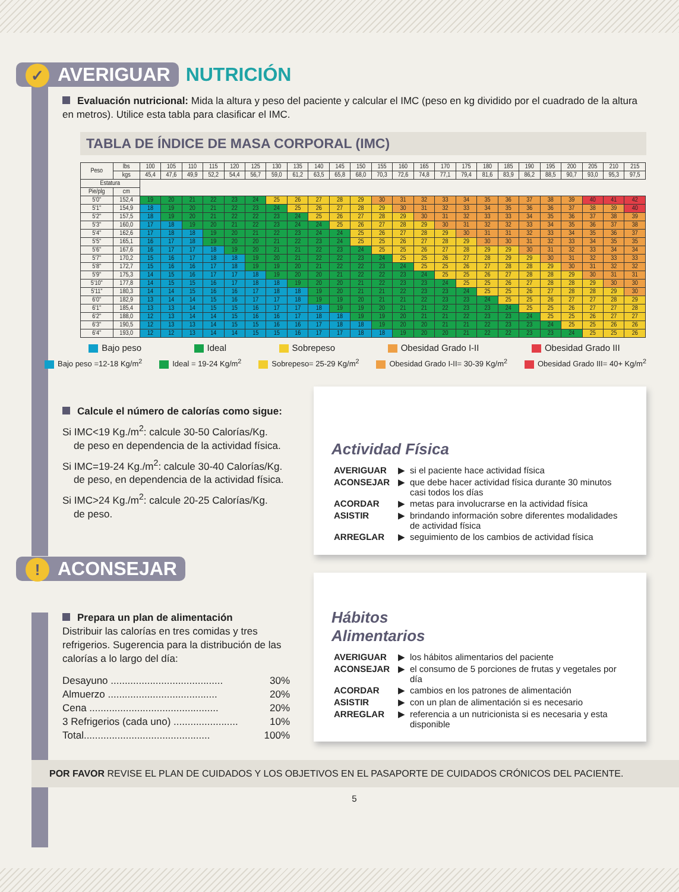✓ AVERIGUAR
NUTRICIÓN
Evaluación nutricional: Mida la altura y peso del paciente y calcular el IMC (peso en kg dividido por el cuadrado de la altura en metros). Utilice esta tabla para clasificar el IMC.
TABLA DE ÍNDICE DE MASA CORPORAL (IMC)
| Peso | lbs | 100 | 105 | 110 | 115 | 120 | 125 | 130 | 135 | 140 | 145 | 150 | 155 | 160 | 165 | 170 | 175 | 180 | 185 | 190 | 195 | 200 | 205 | 210 | 215 |
| --- | --- | --- | --- | --- | --- | --- | --- | --- | --- | --- | --- | --- | --- | --- | --- | --- | --- | --- | --- | --- | --- | --- | --- | --- | --- |
| | kgs | 45,4 | 47,6 | 49,9 | 52,2 | 54,4 | 56,7 | 59,0 | 61,2 | 63,5 | 65,8 | 68,0 | 70,3 | 72,6 | 74,8 | 77,1 | 79,4 | 81,6 | 83,9 | 86,2 | 88,5 | 90,7 | 93,0 | 95,3 | 97,5 |
| Estatura | | | | | | | | | | | | | | | | | | | | | | | | | |
| Pie/plg | cm | | | | | | | | | | | | | | | | | | | | | | | | |
| 5'0" | 152,4 | 19 | 20 | 21 | 22 | 23 | 24 | 25 | 26 | 27 | 28 | 29 | 30 | 31 | 32 | 33 | 34 | 35 | 36 | 37 | 38 | 39 | 40 | 41 | 42 |
| 5'1" | 154,9 | 18 | 19 | 20 | 21 | 22 | 23 | 24 | 25 | 26 | 27 | 28 | 29 | 30 | 31 | 32 | 33 | 34 | 35 | 36 | 36 | 37 | 38 | 39 | 40 |
| 5'2" | 157,5 | 18 | 19 | 20 | 21 | 22 | 22 | 23 | 24 | 25 | 26 | 27 | 28 | 29 | 30 | 31 | 32 | 33 | 33 | 34 | 35 | 36 | 37 | 38 | 39 |
| 5'3" | 160,0 | 17 | 18 | 19 | 20 | 21 | 22 | 23 | 24 | 24 | 25 | 26 | 27 | 28 | 29 | 30 | 31 | 32 | 32 | 33 | 34 | 35 | 36 | 37 | 38 |
| 5'4" | 162,6 | 17 | 18 | 18 | 19 | 20 | 21 | 22 | 23 | 24 | 24 | 25 | 26 | 27 | 28 | 29 | 30 | 31 | 31 | 32 | 33 | 34 | 35 | 36 | 37 |
| 5'5" | 165,1 | 16 | 17 | 18 | 19 | 20 | 20 | 21 | 22 | 23 | 24 | 25 | 25 | 26 | 27 | 28 | 29 | 30 | 30 | 31 | 32 | 33 | 34 | 35 | 35 |
| 5'6" | 167,6 | 16 | 17 | 17 | 18 | 19 | 20 | 21 | 21 | 22 | 23 | 24 | 25 | 25 | 26 | 27 | 28 | 29 | 29 | 30 | 31 | 32 | 33 | 34 | 34 |
| 5'7" | 170,2 | 15 | 16 | 17 | 18 | 18 | 19 | 20 | 21 | 22 | 22 | 23 | 24 | 25 | 25 | 26 | 27 | 28 | 29 | 29 | 30 | 31 | 32 | 33 | 33 |
| 5'8" | 172,7 | 15 | 16 | 16 | 17 | 18 | 19 | 19 | 20 | 21 | 22 | 22 | 23 | 24 | 25 | 25 | 26 | 27 | 28 | 28 | 29 | 30 | 31 | 32 | 32 |
| 5'9" | 175,3 | 14 | 15 | 16 | 17 | 17 | 18 | 19 | 20 | 20 | 21 | 22 | 22 | 23 | 24 | 25 | 25 | 26 | 27 | 28 | 28 | 29 | 30 | 31 | 31 |
| 5'10" | 177,8 | 14 | 15 | 15 | 16 | 17 | 18 | 18 | 19 | 20 | 20 | 21 | 22 | 23 | 23 | 24 | 25 | 25 | 26 | 27 | 28 | 28 | 29 | 30 | 30 |
| 5'11" | 180,3 | 14 | 14 | 15 | 16 | 16 | 17 | 18 | 18 | 19 | 20 | 21 | 21 | 22 | 23 | 23 | 24 | 25 | 25 | 26 | 27 | 28 | 28 | 29 | 30 |
| 6'0" | 182,9 | 13 | 14 | 14 | 15 | 16 | 17 | 17 | 18 | 19 | 19 | 20 | 21 | 21 | 22 | 23 | 23 | 24 | 25 | 25 | 26 | 27 | 27 | 28 | 29 |
| 6'1" | 185,4 | 13 | 13 | 14 | 15 | 15 | 16 | 17 | 17 | 18 | 19 | 19 | 20 | 21 | 21 | 22 | 23 | 23 | 24 | 25 | 25 | 26 | 27 | 27 | 28 |
| 6'2" | 188,0 | 12 | 13 | 14 | 14 | 15 | 16 | 16 | 17 | 18 | 18 | 19 | 19 | 20 | 21 | 21 | 22 | 23 | 23 | 24 | 25 | 25 | 26 | 27 | 27 |
| 6'3" | 190,5 | 12 | 13 | 13 | 14 | 15 | 15 | 16 | 16 | 17 | 18 | 18 | 19 | 20 | 20 | 21 | 21 | 22 | 23 | 23 | 24 | 25 | 25 | 26 | 26 |
| 6'4" | 193,0 | 12 | 12 | 13 | 14 | 14 | 15 | 15 | 16 | 17 | 17 | 18 | 18 | 19 | 20 | 20 | 21 | 22 | 22 | 23 | 23 | 24 | 25 | 25 | 26 |
Bajo peso Ideal Sobrepeso Obesidad Grado I-II Obesidad Grado III
Bajo peso =12-18 Kg/m<sup>2</sup> Ideal = 19-24 Kg/m<sup>2</sup> Sobrepeso= 25-29 Kg/m<sup>2</sup> Obesidad Grado I-II= 30-39 Kg/m<sup>2</sup> Obesidad Grado III= 40+ Kg/m<sup>2</sup>
Calcule el número de calorías como sigue:
Si IMC<19 Kg./m<sup>2</sup>: calcule 30-50 Calorías/Kg.
de peso en dependencia de la actividad física.
Si IMC=19-24 Kg./m<sup>2</sup>: calcule 30-40 Calorías/Kg.
de peso, en dependencia de la actividad física.
Si IMC>24 Kg./m<sup>2</sup>: calcule 20-25 Calorías/Kg.
de peso.
! ACONSEJAR
Prepara un plan de alimentación
Distribuir las calorías en tres comidas y tres refrigerios. Sugerencia para la distribución de las calorías a lo largo del día:
Desayuno ........................................ 30%
Almuerzo ....................................... 20%
Cena .............................................. 20%
3 Refrigerios (cada uno) ....................... 10%
Total............................................. 100%
Actividad Física
| AVERIGUAR | ▶ | si el paciente hace actividad física |
| ACONSEJAR | ▶ | que debe hacer actividad física durante 30 minutos casi todos los días |
| ACORDAR | ▶ | metas para involucrarse en la actividad física |
| ASISTIR | ▶ | brindando información sobre diferentes modalidades de actividad física |
| ARREGLAR | ▶ | seguimiento de los cambios de actividad física |
Hábitos
Alimentarios
| AVERIGUAR | ▶ | los hábitos alimentarios del paciente |
| ACONSEJAR | ▶ | el consumo de 5 porciones de frutas y vegetales por día |
| ACORDAR | ▶ | cambios en los patrones de alimentación |
| ASISTIR | ▶ | con un plan de alimentación si es necesario |
| ARREGLAR | ▶ | referencia a un nutricionista si es necesaria y esta disponible |
POR FAVOR REVISE EL PLAN DE CUIDADOS Y LOS OBJETIVOS EN EL PASAPORTE DE CUIDADOS CRÓNICOS DEL PACIENTE.
5